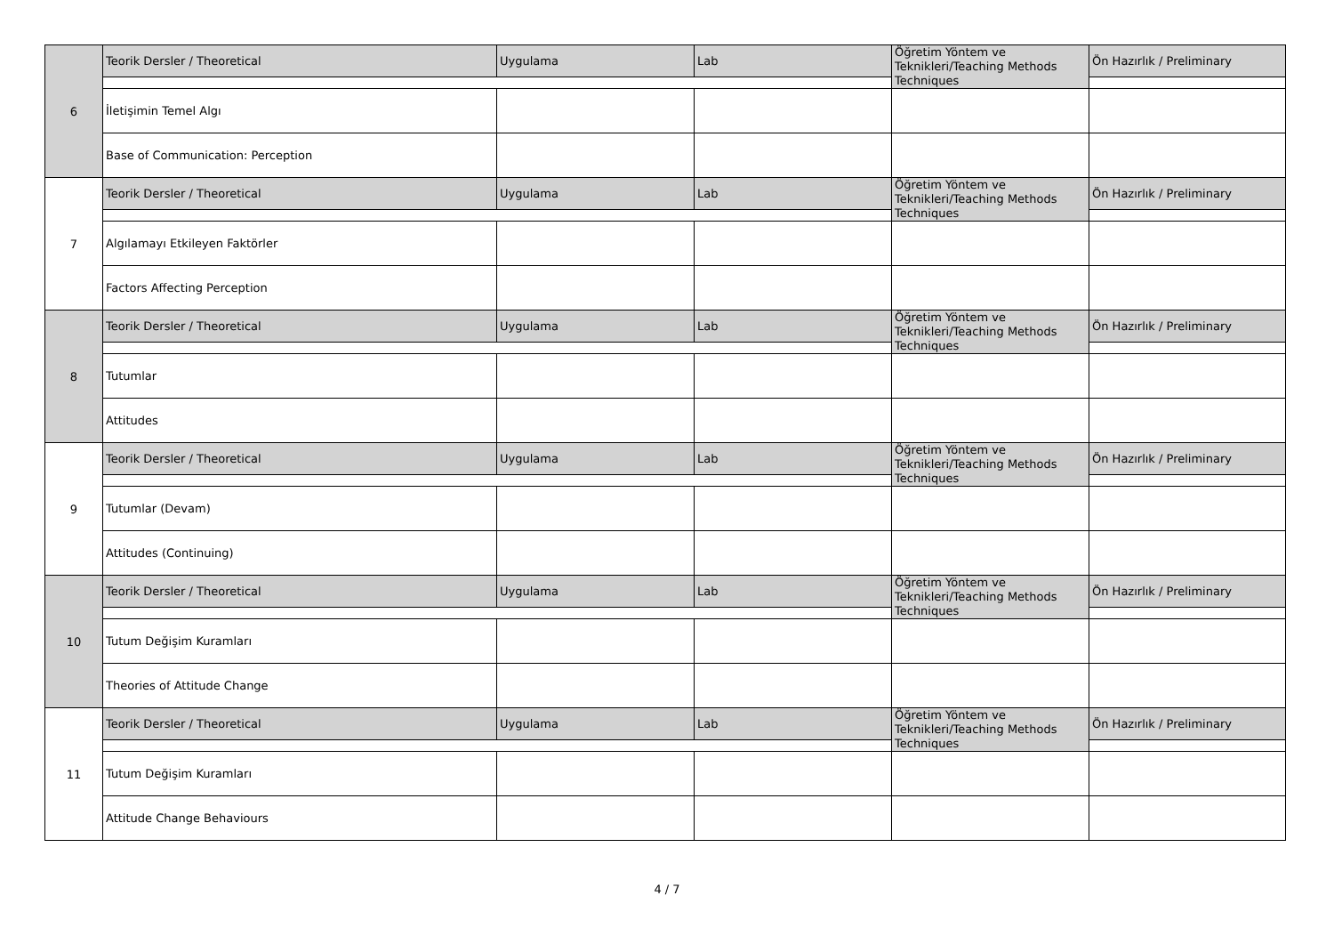| 6 | Teorik Dersler / Theoretical | Uygulama | Lab | Öğretim Yöntem ve Teknikleri/Teaching Methods Techniques | Ön Hazırlık / Preliminary |
| | İletişimin Temel Algı | | | | |
| | Base of Communication: Perception | | | | |
| 7 | Teorik Dersler / Theoretical | Uygulama | Lab | Öğretim Yöntem ve Teknikleri/Teaching Methods Techniques | Ön Hazırlık / Preliminary |
| | Algılamayı Etkileyen Faktörler | | | | |
| | Factors Affecting Perception | | | | |
| 8 | Teorik Dersler / Theoretical | Uygulama | Lab | Öğretim Yöntem ve Teknikleri/Teaching Methods Techniques | Ön Hazırlık / Preliminary |
| | Tutumlar | | | | |
| | Attitudes | | | | |
| 9 | Teorik Dersler / Theoretical | Uygulama | Lab | Öğretim Yöntem ve Teknikleri/Teaching Methods Techniques | Ön Hazırlık / Preliminary |
| | Tutumlar (Devam) | | | | |
| | Attitudes (Continuing) | | | | |
| 10 | Teorik Dersler / Theoretical | Uygulama | Lab | Öğretim Yöntem ve Teknikleri/Teaching Methods Techniques | Ön Hazırlık / Preliminary |
| | Tutum Değişim Kuramları | | | | |
| | Theories of Attitude Change | | | | |
| 11 | Teorik Dersler / Theoretical | Uygulama | Lab | Öğretim Yöntem ve Teknikleri/Teaching Methods Techniques | Ön Hazırlık / Preliminary |
| | Tutum Değişim Kuramları | | | | |
| | Attitude Change Behaviours | | | | |
4 / 7